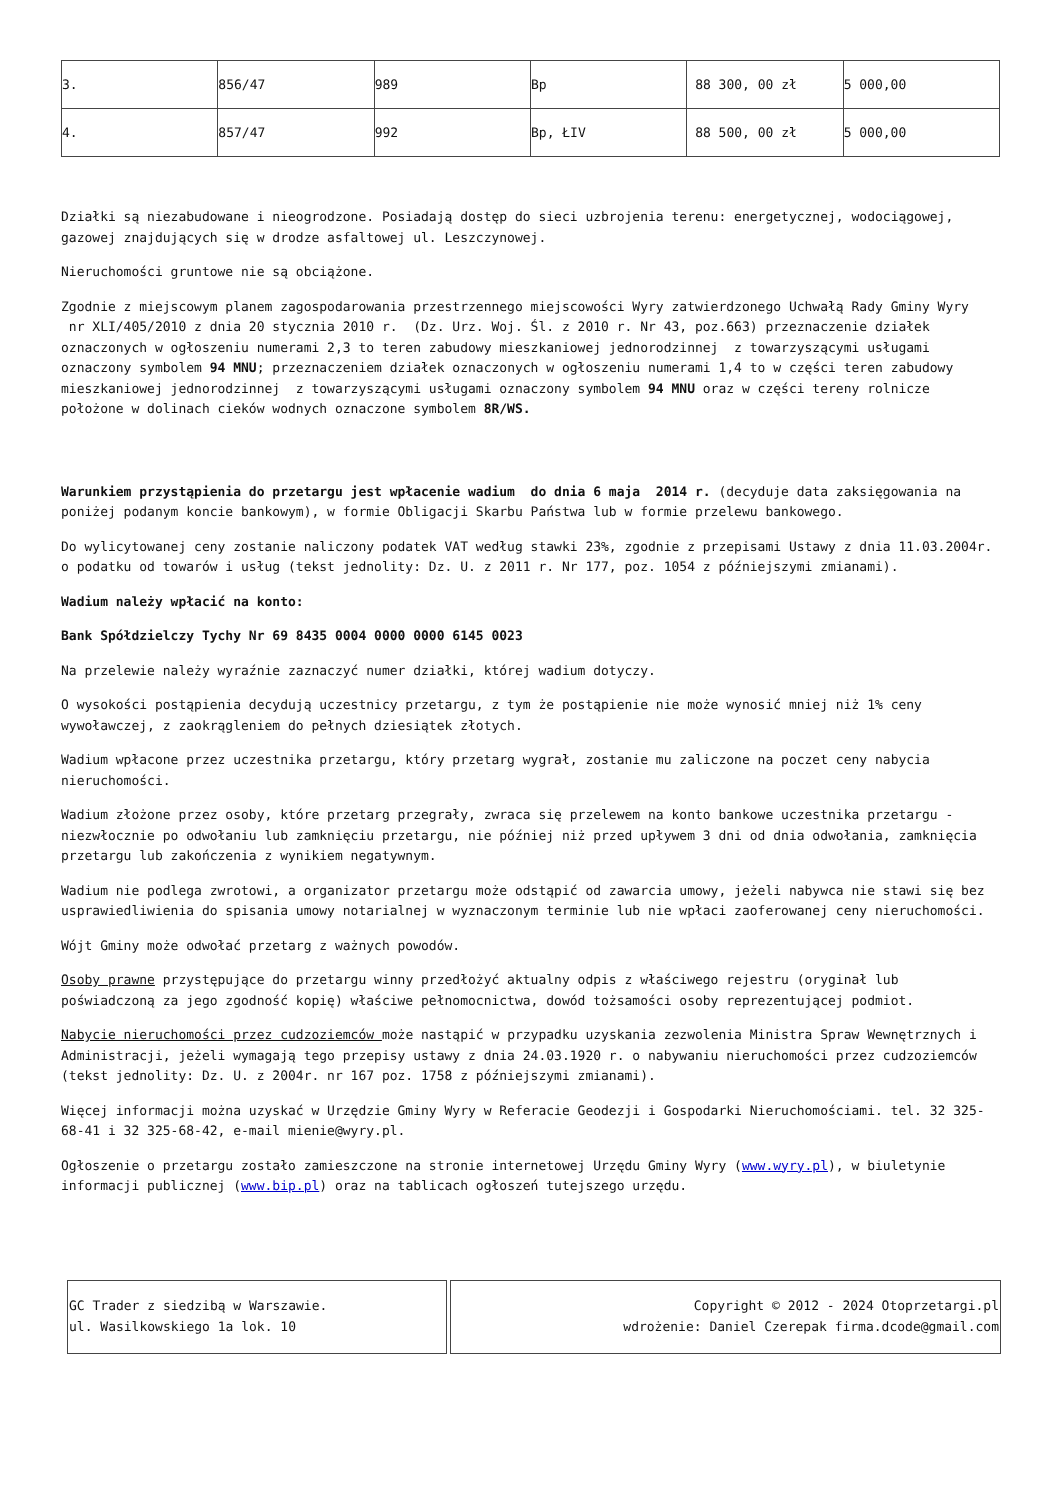| 3. | 856/47 | 989 | Bp | 88 300, 00 zł | 5 000,00 |
| 4. | 857/47 | 992 | Bp, ŁIV | 88 500, 00 zł | 5 000,00 |
Działki są niezabudowane i nieogrodzone. Posiadają dostęp do sieci uzbrojenia terenu: energetycznej, wodociągowej, gazowej znajdujących się w drodze asfaltowej ul. Leszczynowej.
Nieruchomości gruntowe nie są obciążone.
Zgodnie z miejscowym planem zagospodarowania przestrzennego miejscowości Wyry zatwierdzonego Uchwałą Rady Gminy Wyry nr XLI/405/2010 z dnia 20 stycznia 2010 r. (Dz. Urz. Woj. Śl. z 2010 r. Nr 43, poz.663) przeznaczenie działek oznaczonych w ogłoszeniu numerami 2,3 to teren zabudowy mieszkaniowej jednorodzinnej z towarzyszącymi usługami oznaczony symbolem 94 MNU; przeznaczeniem działek oznaczonych w ogłoszeniu numerami 1,4 to w części teren zabudowy mieszkaniowej jednorodzinnej z towarzyszącymi usługami oznaczony symbolem 94 MNU oraz w części tereny rolnicze położone w dolinach cieków wodnych oznaczone symbolem 8R/WS.
Warunkiem przystąpienia do przetargu jest wpłacenie wadium do dnia 6 maja 2014 r. (decyduje data zaksięgowania na poniżej podanym koncie bankowym), w formie Obligacji Skarbu Państwa lub w formie przelewu bankowego.
Do wylicytowanej ceny zostanie naliczony podatek VAT według stawki 23%, zgodnie z przepisami Ustawy z dnia 11.03.2004r. o podatku od towarów i usług (tekst jednolity: Dz. U. z 2011 r. Nr 177, poz. 1054 z późniejszymi zmianami).
Wadium należy wpłacić na konto:
Bank Spółdzielczy Tychy Nr 69 8435 0004 0000 0000 6145 0023
Na przelewie należy wyraźnie zaznaczyć numer działki, której wadium dotyczy.
O wysokości postąpienia decydują uczestnicy przetargu, z tym że postąpienie nie może wynosić mniej niż 1% ceny wywoławczej, z zaokrągleniem do pełnych dziesiątek złotych.
Wadium wpłacone przez uczestnika przetargu, który przetarg wygrał, zostanie mu zaliczone na poczet ceny nabycia nieruchomości.
Wadium złożone przez osoby, które przetarg przegrały, zwraca się przelewem na konto bankowe uczestnika przetargu - niezwłocznie po odwołaniu lub zamknięciu przetargu, nie później niż przed upływem 3 dni od dnia odwołania, zamknięcia przetargu lub zakończenia z wynikiem negatywnym.
Wadium nie podlega zwrotowi, a organizator przetargu może odstąpić od zawarcia umowy, jeżeli nabywca nie stawi się bez usprawiedliwienia do spisania umowy notarialnej w wyznaczonym terminie lub nie wpłaci zaoferowanej ceny nieruchomości.
Wójt Gminy może odwołać przetarg z ważnych powodów.
Osoby prawne przystępujące do przetargu winny przedłożyć aktualny odpis z właściwego rejestru (oryginał lub poświadczoną za jego zgodność kopię) właściwe pełnomocnictwa, dowód tożsamości osoby reprezentującej podmiot.
Nabycie nieruchomości przez cudzoziemców może nastąpić w przypadku uzyskania zezwolenia Ministra Spraw Wewnętrznych i Administracji, jeżeli wymagają tego przepisy ustawy z dnia 24.03.1920 r. o nabywaniu nieruchomości przez cudzoziemców (tekst jednolity: Dz. U. z 2004r. nr 167 poz. 1758 z późniejszymi zmianami).
Więcej informacji można uzyskać w Urzędzie Gminy Wyry w Referacie Geodezji i Gospodarki Nieruchomościami. tel. 32 325-68-41 i 32 325-68-42, e-mail mienie@wyry.pl.
Ogłoszenie o przetargu zostało zamieszczone na stronie internetowej Urzędu Gminy Wyry (www.wyry.pl), w biuletynie informacji publicznej (www.bip.pl) oraz na tablicach ogłoszeń tutejszego urzędu.
| GC Trader z siedzibą w Warszawie. ul. Wasilkowskiego 1a lok. 10 | Copyright © 2012 - 2024 Otoprzetargi.pl wdrożenie: Daniel Czerepak firma.dcode@gmail.com |